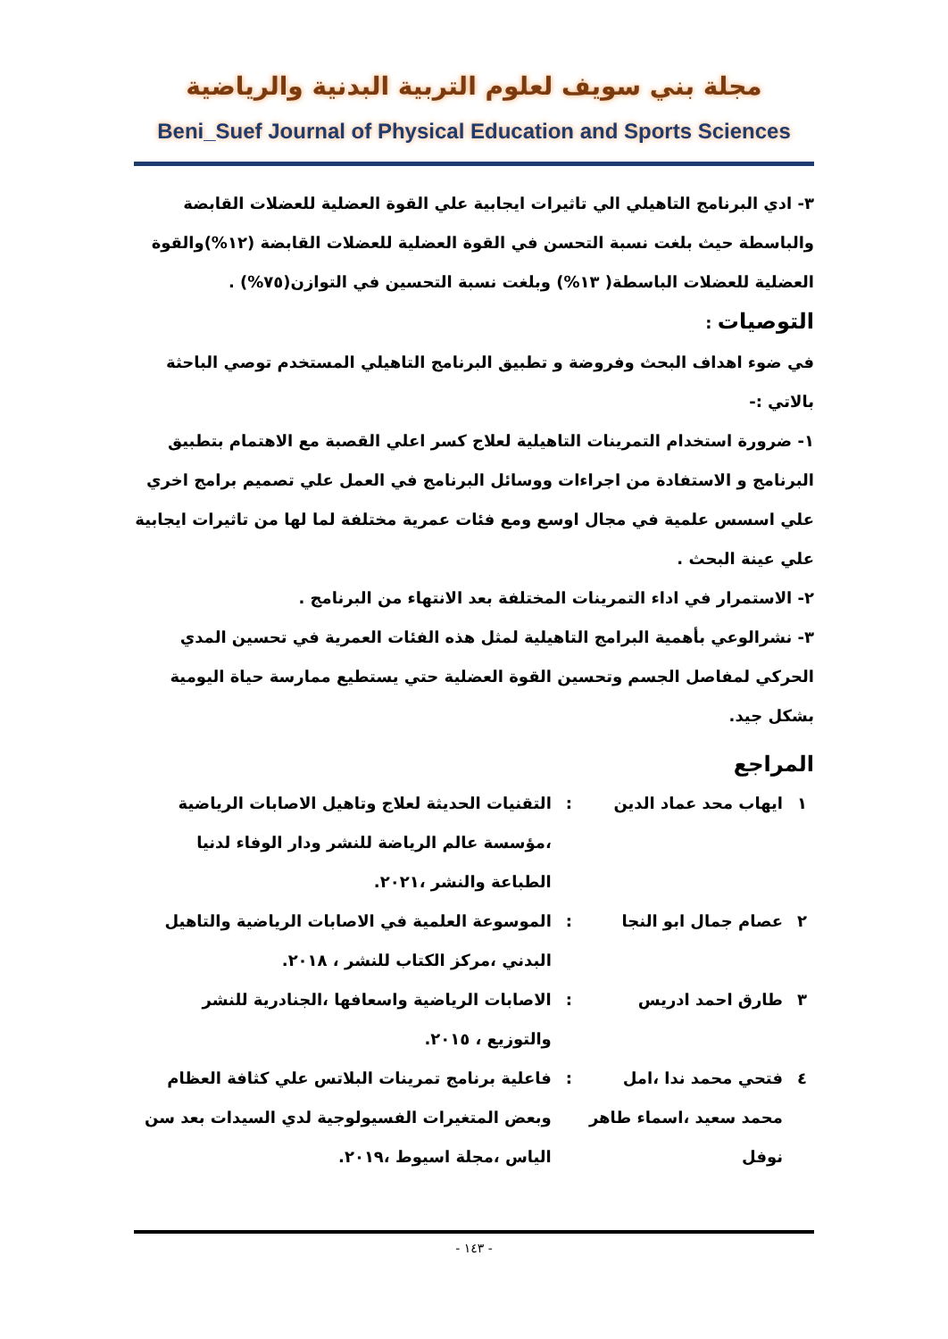مجلة بني سويف لعلوم التربية البدنية والرياضية
Beni_Suef Journal of Physical Education and Sports Sciences
٣- ادي البرنامج التاهيلي الي تاثيرات ايجابية علي القوة العضلية للعضلات القابضة والباسطة حيث بلغت نسبة التحسن في القوة العضلية للعضلات القابضة (١٢%)والقوة العضلية للعضلات الباسطة( ١٣%) وبلغت نسبة التحسين في التوازن(٧٥%) .
التوصيات :
في ضوء اهداف البحث وفروضة و تطبيق البرنامج التاهيلي المستخدم توصي الباحثة بالاتي :-
١- ضرورة استخدام التمرينات التاهيلية لعلاج كسر اعلي القصبة مع الاهتمام بتطبيق البرنامج و الاستفادة من اجراءات ووسائل البرنامج في العمل علي تصميم برامج اخري علي اسسس علمية في مجال اوسع ومع فئات عمرية مختلفة لما لها من تاثيرات ايجابية علي عينة البحث .
٢- الاستمرار في اداء التمرينات المختلفة بعد الانتهاء من البرنامج .
٣- نشرالوعي بأهمية البرامج التاهيلية لمثل هذه الفئات العمرية في تحسين المدي الحركي لمفاصل الجسم وتحسين القوة العضلية حتي يستطيع ممارسة حياة اليومية بشكل جيد.
المراجع
| ١ | ايهاب محد عماد الدين | : | التقنيات الحديثة لعلاج وتاهيل الاصابات الرياضية ،مؤسسة عالم الرياضة للنشر ودار الوفاء لدنيا الطباعة والنشر ،٢٠٢١. |
| ٢ | عصام جمال ابو النجا | : | الموسوعة العلمية في الاصابات الرياضية والتاهيل البدني ،مركز الكتاب للنشر ، ٢٠١٨. |
| ٣ | طارق احمد ادريس | : | الاصابات الرياضية واسعافها ،الجنادرية للنشر والتوزيع ، ٢٠١٥. |
| ٤ | فتحي محمد ندا ،امل محمد سعيد ،اسماء طاهر نوفل | : | فاعلية برنامج تمرينات البلاتس علي كثافة العظام وبعض المتغيرات الفسيولوجية لدي السيدات بعد سن الياس ،مجلة اسيوط ،٢٠١٩. |
- ١٤٣ -